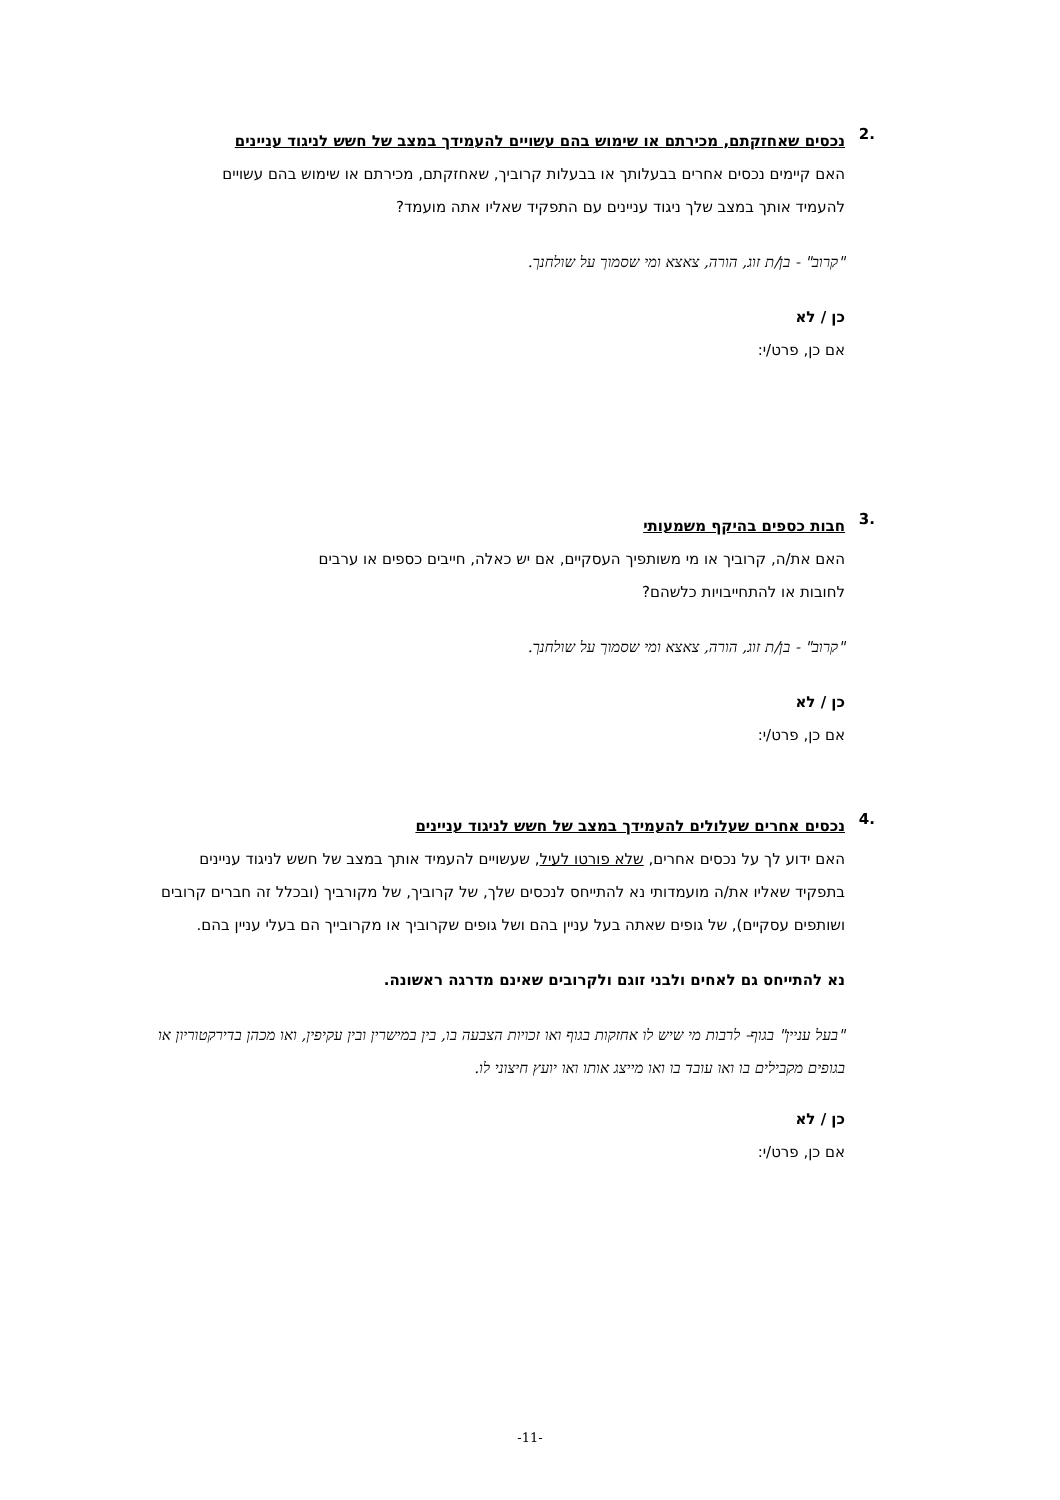.2
נכסים שאחזקתם, מכירתם או שימוש בהם עשויים להעמידך במצב של חשש לניגוד עניינים
האם קיימים נכסים אחרים בבעלותך או בבעלות קרוביך, שאחזקתם, מכירתם או שימוש בהם עשויים להעמיד אותך במצב שלך ניגוד עניינים עם התפקיד שאליו אתה מועמד?
"קרוב" - בן/ת זוג, הורה, צאצא ומי שסמוך על שולחנך.
כן / לא
אם כן, פרט/י:
.3
חבות כספים בהיקף משמעותי
האם את/ה, קרוביך או מי משותפיך העסקיים, אם יש כאלה, חייבים כספים או ערבים לחובות או להתחייבויות כלשהם?
"קרוב" - בן/ת זוג, הורה, צאצא ומי שסמוך על שולחנך.
כן / לא
אם כן, פרט/י:
.4
נכסים אחרים שעלולים להעמידך במצב של חשש לניגוד עניינים
האם ידוע לך על נכסים אחרים, שלא פורטו לעיל, שעשויים להעמיד אותך במצב של חשש לניגוד עניינים בתפקיד שאליו את/ה מועמדותי נא להתייחס לנכסים שלך, של קרוביך, של מקורביך (ובכלל זה חברים קרובים ושותפים עסקיים), של גופים שאתה בעל עניין בהם ושל גופים שקרוביך או מקרובייך הם בעלי עניין בהם.
נא להתייחס גם לאחים ולבני זוגם ולקרובים שאינם מדרגה ראשונה.
"בעל עניין" בגוף- לרבות מי שיש לו אחזקות בגוף ואו זכויות הצבעה בו, בין במישרין ובין עקיפין, ואו מכהן בדירקטוריון או בגופים מקבילים בו ואו עובד בו ואו מייצג אותו ואו יועץ חיצוני לו.
כן / לא
אם כן, פרט/י:
-11-